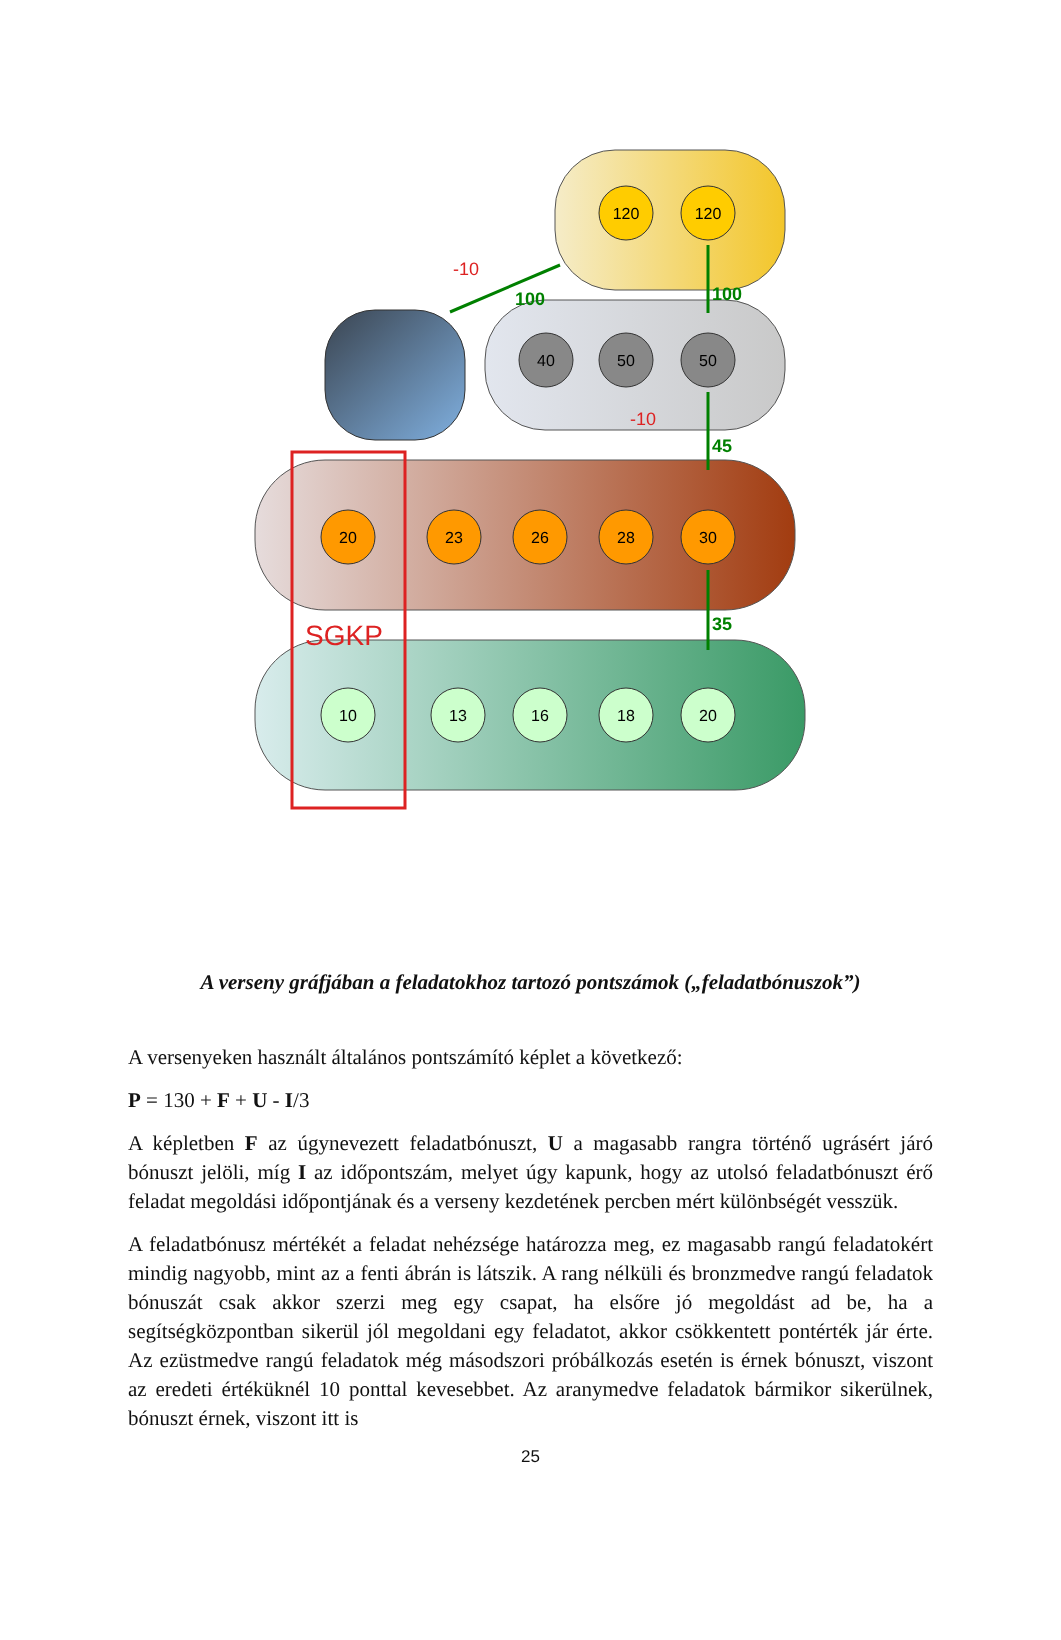SGKP
100
100
45
35
-10
-10
120
120
40
50
50
20
23
26
28
30
10
13
16
18
20
A verseny gráfjában a feladatokhoz tartozó pontszámok („feladatbónuszok”)
A versenyeken használt általános pontszámító képlet a következő:
P = 130 + F + U - I/3
A képletben F az úgynevezett feladatbónuszt, U a magasabb rangra történő ugrásért járó bónuszt jelöli, míg I az időpontszám, melyet úgy kapunk, hogy az utolsó feladatbónuszt érő feladat megoldási időpontjának és a verseny kezdetének percben mért különbségét vesszük.
A feladatbónusz mértékét a feladat nehézsége határozza meg, ez magasabb rangú feladatokért mindig nagyobb, mint az a fenti ábrán is látszik. A rang nélküli és bronzmedve rangú feladatok bónuszát csak akkor szerzi meg egy csapat, ha elsőre jó megoldást ad be, ha a segítségközpontban sikerül jól megoldani egy feladatot, akkor csökkentett pontérték jár érte. Az ezüstmedve rangú feladatok még másodszori próbálkozás esetén is érnek bónuszt, viszont az eredeti értéküknél 10 ponttal kevesebbet. Az aranymedve feladatok bármikor sikerülnek, bónuszt érnek, viszont itt is
25